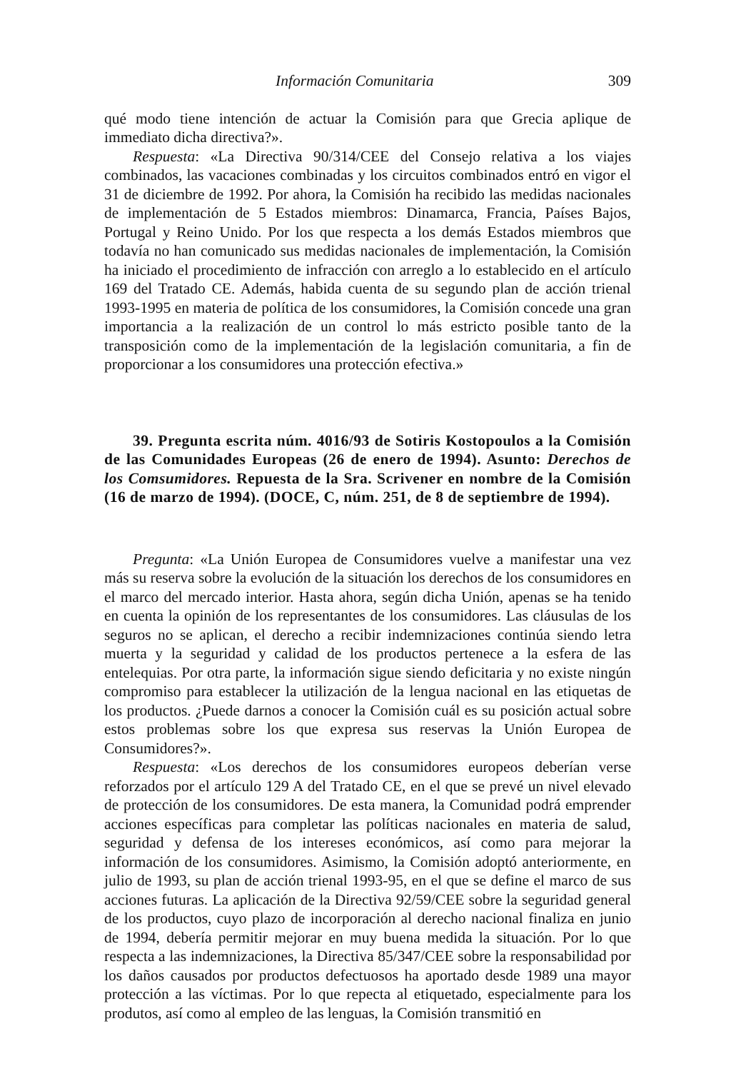Información Comunitaria 309
qué modo tiene intención de actuar la Comisión para que Grecia aplique de immediato dicha directiva?».
Respuesta: «La Directiva 90/314/CEE del Consejo relativa a los viajes combinados, las vacaciones combinadas y los circuitos combinados entró en vigor el 31 de diciembre de 1992. Por ahora, la Comisión ha recibido las medidas nacionales de implementación de 5 Estados miembros: Dinamarca, Francia, Países Bajos, Portugal y Reino Unido. Por los que respecta a los demás Estados miembros que todavía no han comunicado sus medidas nacionales de implementación, la Comisión ha iniciado el procedimiento de infracción con arreglo a lo establecido en el artículo 169 del Tratado CE. Además, habida cuenta de su segundo plan de acción trienal 1993-1995 en materia de política de los consumidores, la Comisión concede una gran importancia a la realización de un control lo más estricto posible tanto de la transposición como de la implementación de la legislación comunitaria, a fin de proporcionar a los consumidores una protección efectiva.»
39. Pregunta escrita núm. 4016/93 de Sotiris Kostopoulos a la Comisión de las Comunidades Europeas (26 de enero de 1994). Asunto: Derechos de los Comsumidores. Repuesta de la Sra. Scrivener en nombre de la Comisión (16 de marzo de 1994). (DOCE, C, núm. 251, de 8 de septiembre de 1994).
Pregunta: «La Unión Europea de Consumidores vuelve a manifestar una vez más su reserva sobre la evolución de la situación los derechos de los consumidores en el marco del mercado interior. Hasta ahora, según dicha Unión, apenas se ha tenido en cuenta la opinión de los representantes de los consumidores. Las cláusulas de los seguros no se aplican, el derecho a recibir indemnizaciones continúa siendo letra muerta y la seguridad y calidad de los productos pertenece a la esfera de las entelequias. Por otra parte, la información sigue siendo deficitaria y no existe ningún compromiso para establecer la utilización de la lengua nacional en las etiquetas de los productos. ¿Puede darnos a conocer la Comisión cuál es su posición actual sobre estos problemas sobre los que expresa sus reservas la Unión Europea de Consumidores?».
Respuesta: «Los derechos de los consumidores europeos deberían verse reforzados por el artículo 129 A del Tratado CE, en el que se prevé un nivel elevado de protección de los consumidores. De esta manera, la Comunidad podrá emprender acciones específicas para completar las políticas nacionales en materia de salud, seguridad y defensa de los intereses económicos, así como para mejorar la información de los consumidores. Asimismo, la Comisión adoptó anteriormente, en julio de 1993, su plan de acción trienal 1993-95, en el que se define el marco de sus acciones futuras. La aplicación de la Directiva 92/59/CEE sobre la seguridad general de los productos, cuyo plazo de incorporación al derecho nacional finaliza en junio de 1994, debería permitir mejorar en muy buena medida la situación. Por lo que respecta a las indemnizaciones, la Directiva 85/347/CEE sobre la responsabilidad por los daños causados por productos defectuosos ha aportado desde 1989 una mayor protección a las víctimas. Por lo que repecta al etiquetado, especialmente para los produtos, así como al empleo de las lenguas, la Comisión transmitió en